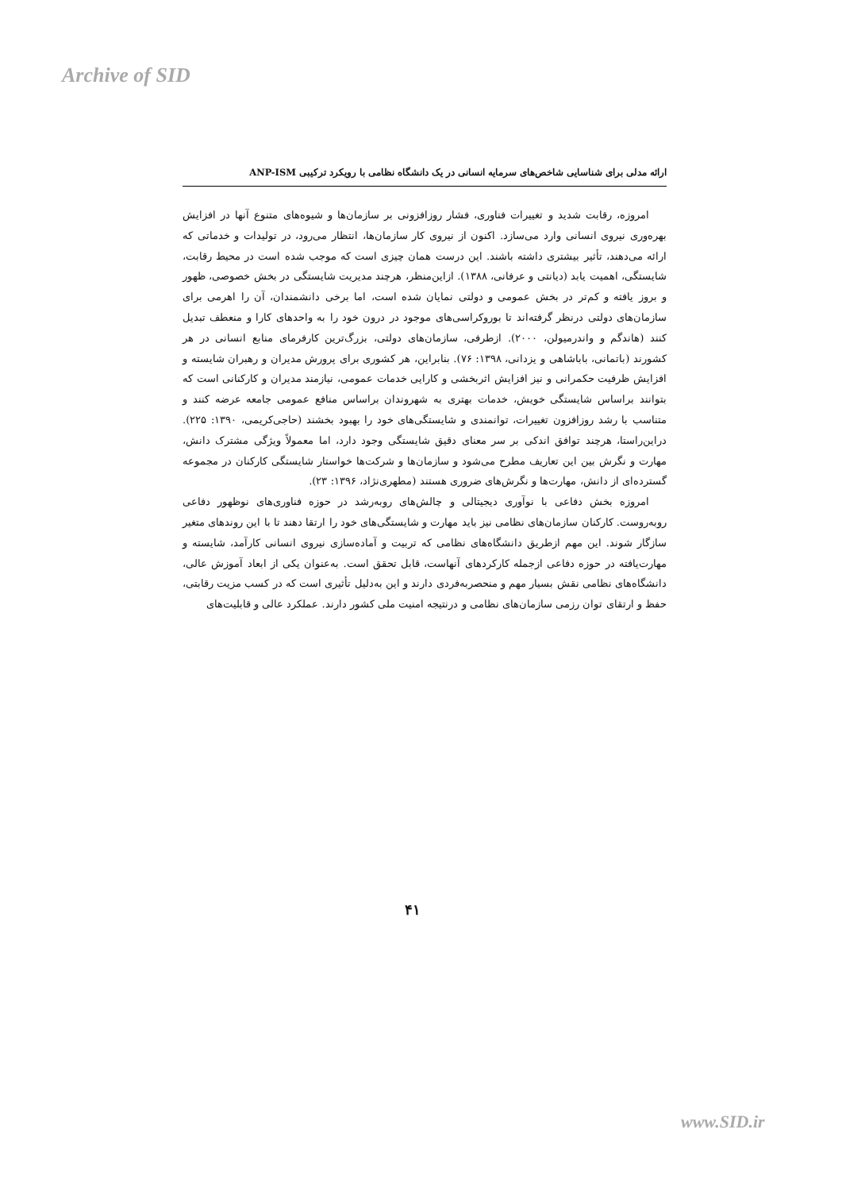Archive of SID
ارائه مدلی برای شناسایی شاخص‌های سرمایه انسانی در یک دانشگاه نظامی با رویکرد ترکیبی ANP-ISM
امروزه، رقابت شدید و تغییرات فناوری، فشار روزافزونی بر سازمان‌ها و شیوه‌های متنوع آنها در افزایش بهره‌وری نیروی انسانی وارد می‌سازد. اکنون از نیروی کار سازمان‌ها، انتظار می‌رود، در تولیدات و خدماتی که ارائه می‌دهند، تأثیر بیشتری داشته باشند. این درست همان چیزی است که موجب شده است در محیط رقابت، شایستگی، اهمیت یابد (دیانتی و عرفانی، ۱۳۸۸). ازاین‌منظر، هرچند مدیریت شایستگی در بخش خصوصی، ظهور و بروز یافته و کم‌تر در بخش عمومی و دولتی نمایان شده است، اما برخی دانشمندان، آن را اهرمی برای سازمان‌های دولتی درنظر گرفته‌اند تا بوروکراسی‌های موجود در درون خود را به واحدهای کارا و منعطف تبدیل کنند (هاندگم و واندرمیولن، ۲۰۰۰). ازطرفی، سازمان‌های دولتی، بزرگ‌ترین کارفرمای منابع انسانی در هر کشورند (باتمانی، باباشاهی و یزدانی، ۱۳۹۸: ۷۶). بنابراین، هر کشوری برای پرورش مدیران و رهبران شایسته و افزایش ظرفیت حکمرانی و نیز افزایش اثربخشی و کارایی خدمات عمومی، نیازمند مدیران و کارکنانی است که بتوانند براساس شایستگی خویش، خدمات بهتری به شهروندان براساس منافع عمومی جامعه عرضه کنند و متناسب با رشد روزافزون تغییرات، توانمندی و شایستگی‌های خود را بهبود بخشند (حاجی‌کریمی، ۱۳۹۰: ۲۲۵). دراین‌راستا، هرچند توافق اندکی بر سر معنای دقیق شایستگی وجود دارد، اما معمولاً ویژگی مشترک دانش، مهارت و نگرش بین این تعاریف مطرح می‌شود و سازمان‌ها و شرکت‌ها خواستار شایستگی کارکنان در مجموعه گسترده‌ای از دانش، مهارت‌ها و نگرش‌های ضروری هستند (مطهری‌نژاد، ۱۳۹۶: ۲۳).
امروزه بخش دفاعی با نوآوری دیجیتالی و چالش‌های روبه‌رشد در حوزه فناوری‌های نوظهور دفاعی روبه‌روست. کارکنان سازمان‌های نظامی نیز باید مهارت و شایستگی‌های خود را ارتقا دهند تا با این روندهای متغیر سازگار شوند. این مهم ازطریق دانشگاه‌های نظامی که تربیت و آماده‌سازی نیروی انسانی کارآمد، شایسته و مهارت‌یافته در حوزه دفاعی ازجمله کارکردهای آنهاست، قابل تحقق است. به‌عنوان یکی از ابعاد آموزش عالی، دانشگاه‌های نظامی نقش بسیار مهم و منحصربه‌فردی دارند و این به‌دلیل تأثیری است که در کسب مزیت رقابتی، حفظ و ارتقای توان رزمی سازمان‌های نظامی و درنتیجه امنیت ملی کشور دارند. عملکرد عالی و قابلیت‌های
۴۱
www.SID.ir